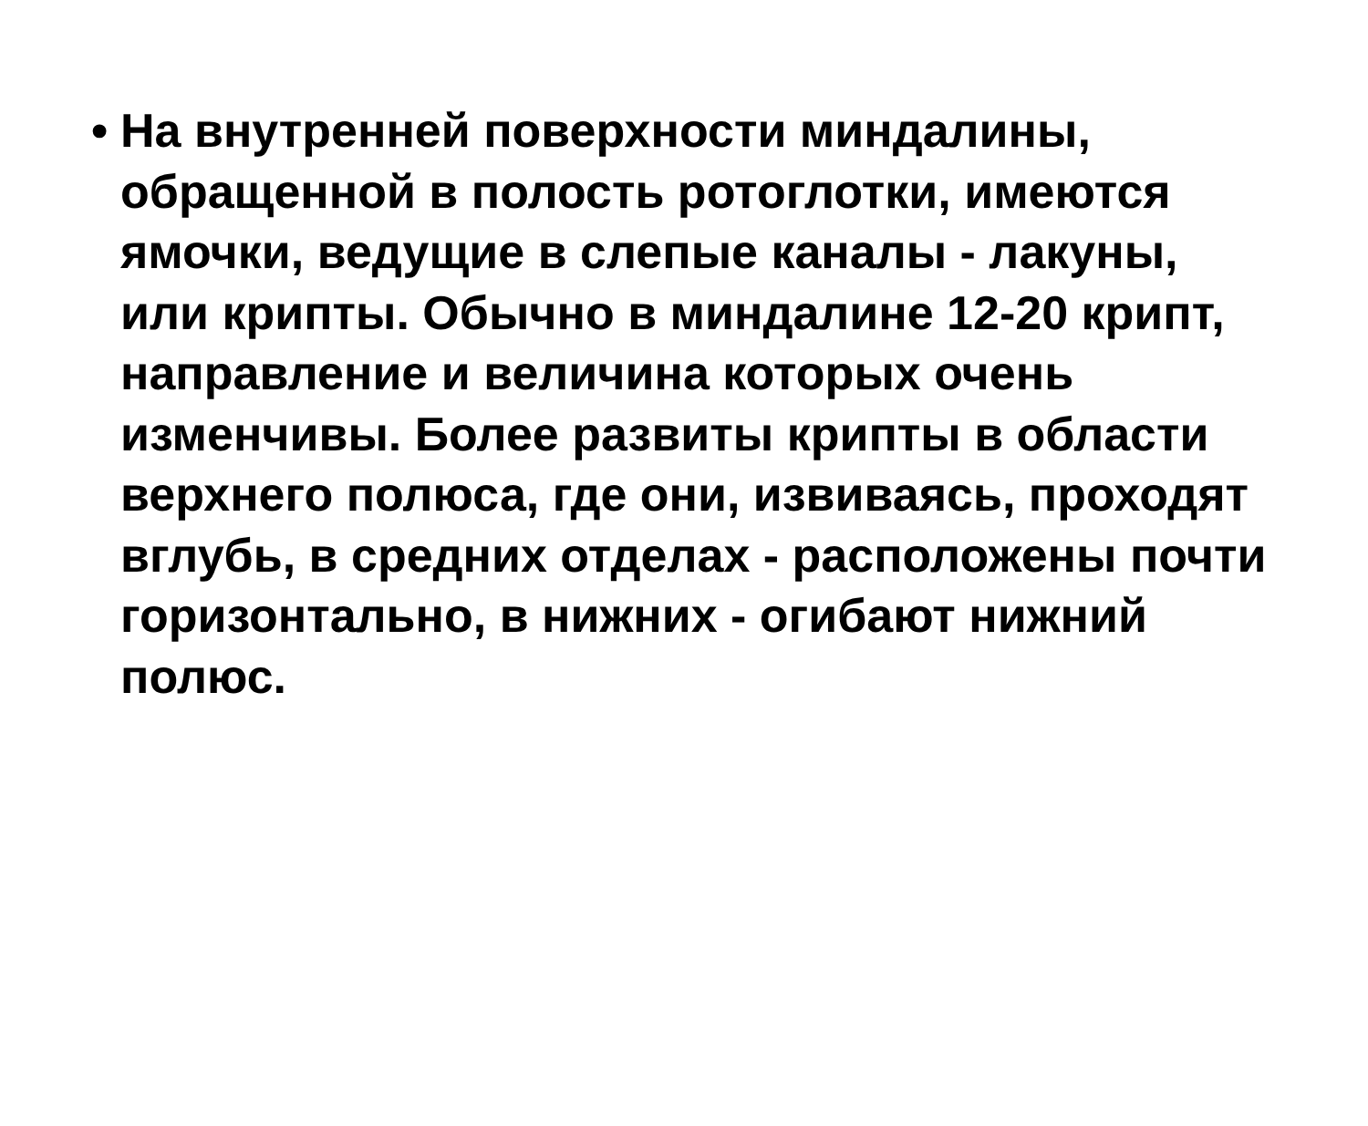• На внутренней поверхности миндалины, обращенной в полость ротоглотки, имеются ямочки, ведущие в слепые каналы - лакуны, или крипты. Обычно в миндалине 12-20 крипт, направление и величина которых очень изменчивы. Более развиты крипты в области верхнего полюса, где они, извиваясь, проходят вглубь, в средних отделах - расположены почти горизонтально, в нижних - огибают нижний полюс.